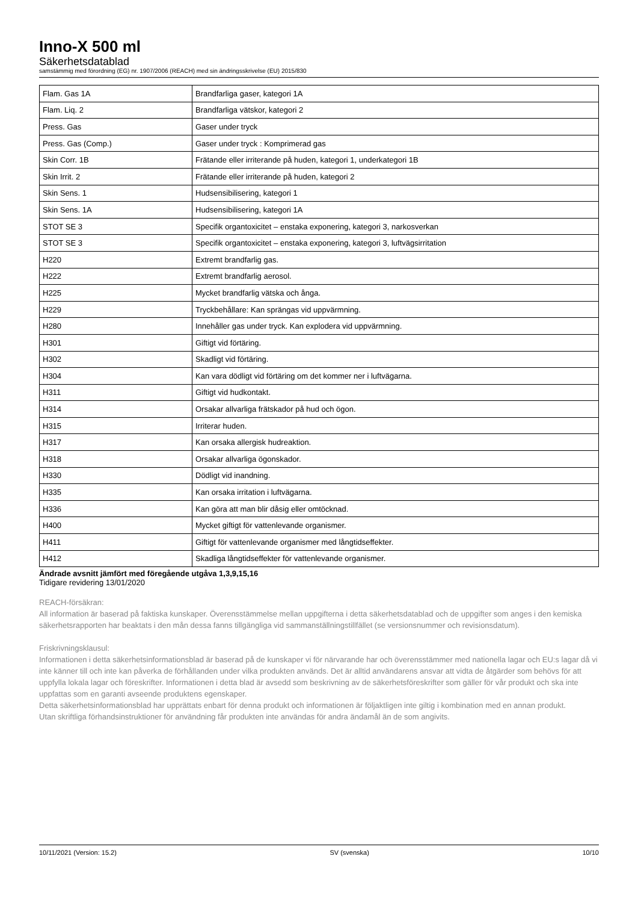Inno-X 500 ml
Säkerhetsdatablad
samstämmig med förordning (EG) nr. 1907/2006 (REACH) med sin ändringsskrivelse (EU) 2015/830
| Flam. Gas 1A | Brandfarliga gaser, kategori 1A |
| Flam. Liq. 2 | Brandfarliga vätskor, kategori 2 |
| Press. Gas | Gaser under tryck |
| Press. Gas (Comp.) | Gaser under tryck : Komprimerad gas |
| Skin Corr. 1B | Frätande eller irriterande på huden, kategori 1, underkategori 1B |
| Skin Irrit. 2 | Frätande eller irriterande på huden, kategori 2 |
| Skin Sens. 1 | Hudsensibilisering, kategori 1 |
| Skin Sens. 1A | Hudsensibilisering, kategori 1A |
| STOT SE 3 | Specifik organtoxicitet – enstaka exponering, kategori 3, narkosverkan |
| STOT SE 3 | Specifik organtoxicitet – enstaka exponering, kategori 3, luftvägsirritation |
| H220 | Extremt brandfarlig gas. |
| H222 | Extremt brandfarlig aerosol. |
| H225 | Mycket brandfarlig vätska och ånga. |
| H229 | Tryckbehållare: Kan sprängas vid uppvärmning. |
| H280 | Innehåller gas under tryck. Kan explodera vid uppvärmning. |
| H301 | Giftigt vid förtäring. |
| H302 | Skadligt vid förtäring. |
| H304 | Kan vara dödligt vid förtäring om det kommer ner i luftvägarna. |
| H311 | Giftigt vid hudkontakt. |
| H314 | Orsakar allvarliga frätskador på hud och ögon. |
| H315 | Irriterar huden. |
| H317 | Kan orsaka allergisk hudreaktion. |
| H318 | Orsakar allvarliga ögonskador. |
| H330 | Dödligt vid inandning. |
| H335 | Kan orsaka irritation i luftvägarna. |
| H336 | Kan göra att man blir dåsig eller omtöcknad. |
| H400 | Mycket giftigt för vattenlevande organismer. |
| H411 | Giftigt för vattenlevande organismer med långtidseffekter. |
| H412 | Skadliga långtidseffekter för vattenlevande organismer. |
Ändrade avsnitt jämfört med föregående utgåva 1,3,9,15,16
Tidigare revidering 13/01/2020
REACH-försäkran:
All information är baserad på faktiska kunskaper. Överensstämmelse mellan uppgifterna i detta säkerhetsdatablad och de uppgifter som anges i den kemiska säkerhetsrapporten har beaktats i den mån dessa fanns tillgängliga vid sammanställningstillfället (se versionsnummer och revisionsdatum).
Friskrivningsklausul:
Informationen i detta säkerhetsinformationsblad är baserad på de kunskaper vi för närvarande har och överensstämmer med nationella lagar och EU:s lagar då vi inte känner till och inte kan påverka de förhållanden under vilka produkten används. Det är alltid användarens ansvar att vidta de åtgärder som behövs för att uppfylla lokala lagar och föreskrifter. Informationen i detta blad är avsedd som beskrivning av de säkerhetsföreskrifter som gäller för vår produkt och ska inte uppfattas som en garanti avseende produktens egenskaper.
Detta säkerhetsinformationsblad har upprättats enbart för denna produkt och informationen är följaktligen inte giltig i kombination med en annan produkt.
Utan skriftliga förhandsinstruktioner för användning får produkten inte användas för andra ändamål än de som angivits.
10/11/2021 (Version: 15.2) SV (svenska) 10/10